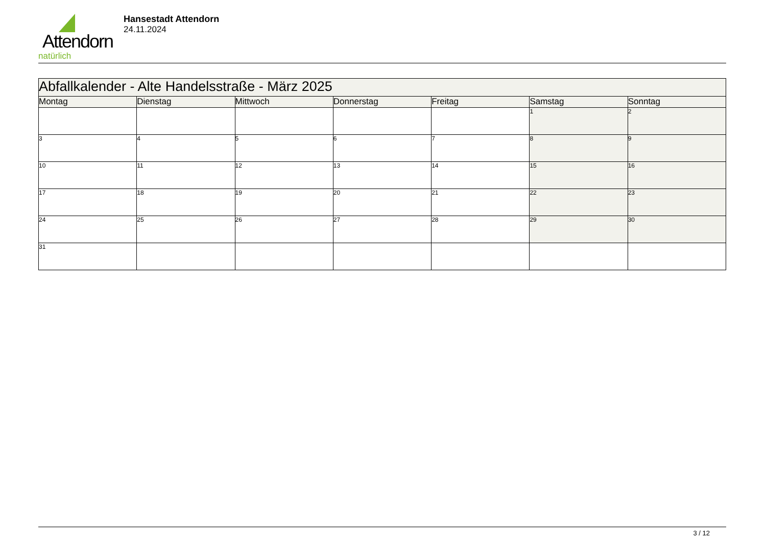Attendorn
natürlich
Hansestadt Attendorn
24.11.2024
| Abfallkalender - Alte Handelsstraße - März 2025 | | | | | | |
| Montag | Dienstag | Mittwoch | Donnerstag | Freitag | Samstag | Sonntag |
| | | | | | 1 | 2 |
| 3 | 4 | 5 | 6 | 7 | 8 | 9 |
| 10 | 11 | 12 | 13 | 14 | 15 | 16 |
| 17 | 18 | 19 | 20 | 21 | 22 | 23 |
| 24 | 25 | 26 | 27 | 28 | 29 | 30 |
| 31 | | | | | | |
3 / 12